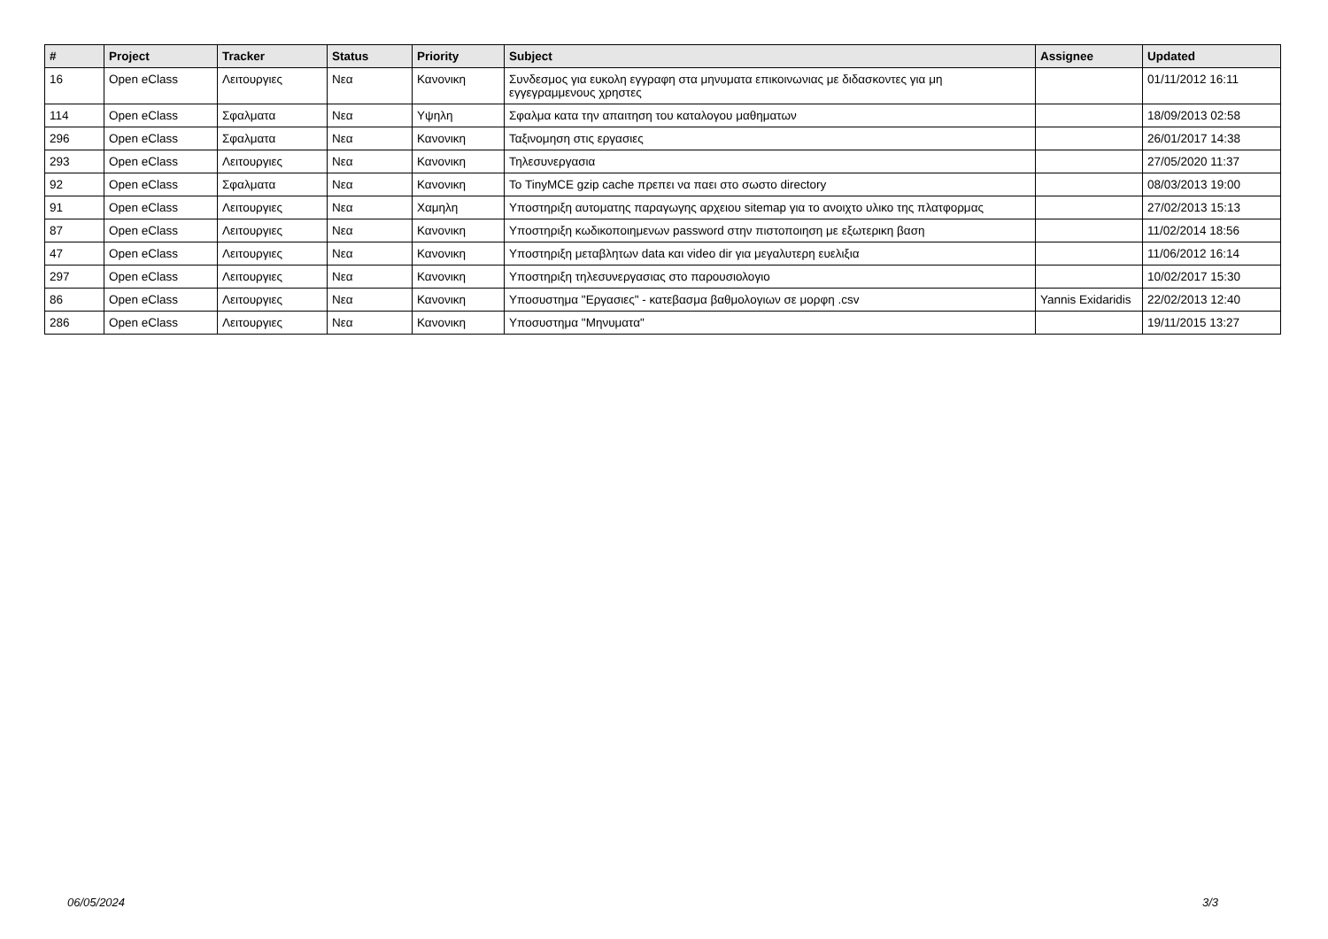| # | Project | Tracker | Status | Priority | Subject | Assignee | Updated |
| --- | --- | --- | --- | --- | --- | --- | --- |
| 16 | Open eClass | Λειτουργιες | Νεα | Κανονικη | Συνδεσμος για ευκολη εγγραφη στα μηνυματα επικοινωνιας με διδασκοντες για μη εγγεγραμμενους χρηστες | | 01/11/2012 16:11 |
| 114 | Open eClass | Σφαλματα | Νεα | Υψηλη | Σφαλμα κατα την απαιτηση του καταλογου μαθηματων | | 18/09/2013 02:58 |
| 296 | Open eClass | Σφαλματα | Νεα | Κανονικη | Ταξινομηση στις εργασιες | | 26/01/2017 14:38 |
| 293 | Open eClass | Λειτουργιες | Νεα | Κανονικη | Τηλεσυνεργασια | | 27/05/2020 11:37 |
| 92 | Open eClass | Σφαλματα | Νεα | Κανονικη | Το TinyMCE gzip cache πρεπει να παει στο σωστο directory | | 08/03/2013 19:00 |
| 91 | Open eClass | Λειτουργιες | Νεα | Χαμηλη | Υποστηριξη αυτοματης παραγωγης αρχειου sitemap για το ανοιχτο υλικο της πλατφορμας | | 27/02/2013 15:13 |
| 87 | Open eClass | Λειτουργιες | Νεα | Κανονικη | Υποστηριξη κωδικοποιημενων password στην πιστοποιηση με εξωτερικη βαση | | 11/02/2014 18:56 |
| 47 | Open eClass | Λειτουργιες | Νεα | Κανονικη | Υποστηριξη μεταβλητων data και video dir για μεγαλυτερη ευελιξια | | 11/06/2012 16:14 |
| 297 | Open eClass | Λειτουργιες | Νεα | Κανονικη | Υποστηριξη τηλεσυνεργασιας στο παρουσιολογιο | | 10/02/2017 15:30 |
| 86 | Open eClass | Λειτουργιες | Νεα | Κανονικη | Υποσυστημα "Εργασιες" - κατεβασμα βαθμολογιων σε μορφη .csv | Yannis Exidaridis | 22/02/2013 12:40 |
| 286 | Open eClass | Λειτουργιες | Νεα | Κανονικη | Υποσυστημα "Μηνυματα" | | 19/11/2015 13:27 |
06/05/2024 3/3